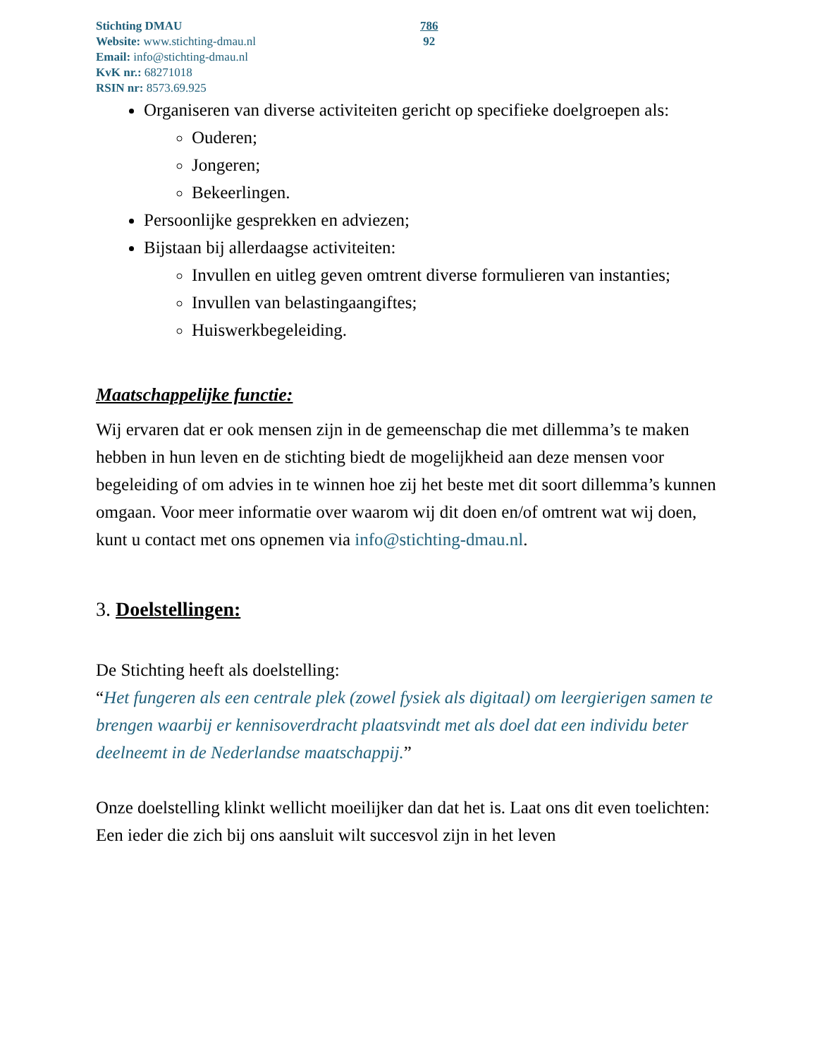Stichting DMAU
Website: www.stichting-dmau.nl
Email: info@stichting-dmau.nl
KvK nr.: 68271018
RSIN nr: 8573.69.925
786
92
Organiseren van diverse activiteiten gericht op specifieke doelgroepen als:
Ouderen;
Jongeren;
Bekeerlingen.
Persoonlijke gesprekken en adviezen;
Bijstaan bij allerdaagse activiteiten:
Invullen en uitleg geven omtrent diverse formulieren van instanties;
Invullen van belastingaangiftes;
Huiswerkbegeleiding.
Maatschappelijke functie:
Wij ervaren dat er ook mensen zijn in de gemeenschap die met dillemma’s te maken hebben in hun leven en de stichting biedt de mogelijkheid aan deze mensen voor begeleiding of om advies in te winnen hoe zij het beste met dit soort dillemma’s kunnen omgaan. Voor meer informatie over waarom wij dit doen en/of omtrent wat wij doen, kunt u contact met ons opnemen via info@stichting-dmau.nl.
3. Doelstellingen:
De Stichting heeft als doelstelling:
“Het fungeren als een centrale plek (zowel fysiek als digitaal) om leergierigen samen te brengen waarbij er kennisoverdracht plaatsvindt met als doel dat een individu beter deelneemt in de Nederlandse maatschappij.”
Onze doelstelling klinkt wellicht moeilijker dan dat het is. Laat ons dit even toelichten: Een ieder die zich bij ons aansluit wilt succesvol zijn in het leven